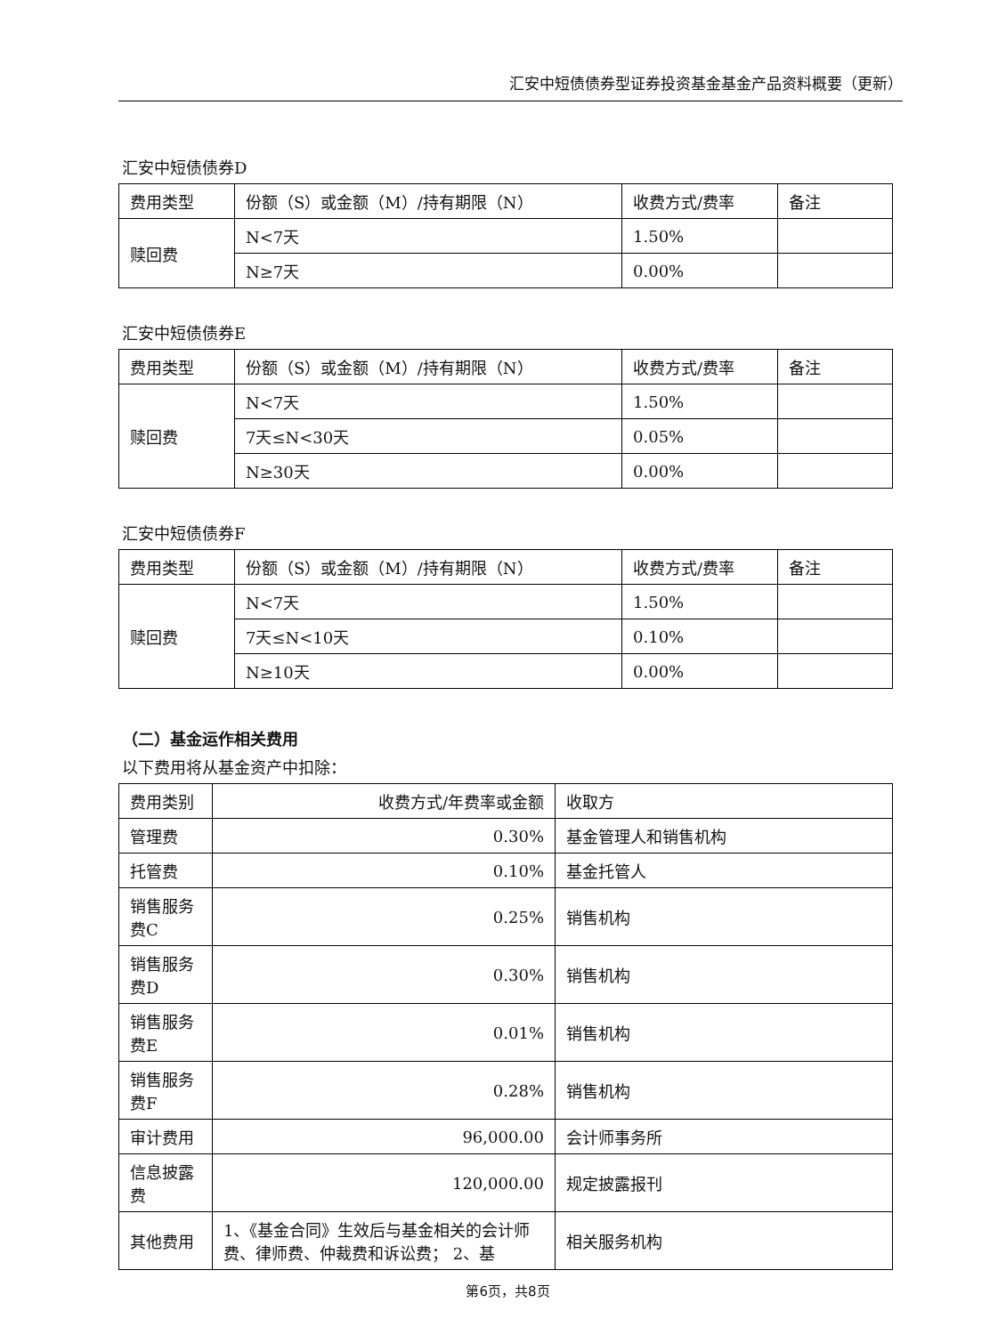汇安中短债债券型证券投资基金基金产品资料概要（更新）
汇安中短债债券D
| 费用类型 | 份额（S）或金额（M）/持有期限（N） | 收费方式/费率 | 备注 |
| --- | --- | --- | --- |
| 赎回费 | N<7天 | 1.50% | |
| | N≥7天 | 0.00% | |
汇安中短债债券E
| 费用类型 | 份额（S）或金额（M）/持有期限（N） | 收费方式/费率 | 备注 |
| --- | --- | --- | --- |
| 赎回费 | N<7天 | 1.50% | |
| | 7天≤N<30天 | 0.05% | |
| | N≥30天 | 0.00% | |
汇安中短债债券F
| 费用类型 | 份额（S）或金额（M）/持有期限（N） | 收费方式/费率 | 备注 |
| --- | --- | --- | --- |
| 赎回费 | N<7天 | 1.50% | |
| | 7天≤N<10天 | 0.10% | |
| | N≥10天 | 0.00% | |
（二）基金运作相关费用
以下费用将从基金资产中扣除：
| 费用类别 | 收费方式/年费率或金额 | 收取方 |
| --- | --- | --- |
| 管理费 | 0.30% | 基金管理人和销售机构 |
| 托管费 | 0.10% | 基金托管人 |
| 销售服务费C | 0.25% | 销售机构 |
| 销售服务费D | 0.30% | 销售机构 |
| 销售服务费E | 0.01% | 销售机构 |
| 销售服务费F | 0.28% | 销售机构 |
| 审计费用 | 96,000.00 | 会计师事务所 |
| 信息披露费 | 120,000.00 | 规定披露报刊 |
| 其他费用 | 1、《基金合同》生效后与基金相关的会计师费、律师费、仲裁费和诉讼费； 2、基 | 相关服务机构 |
第6页，共8页